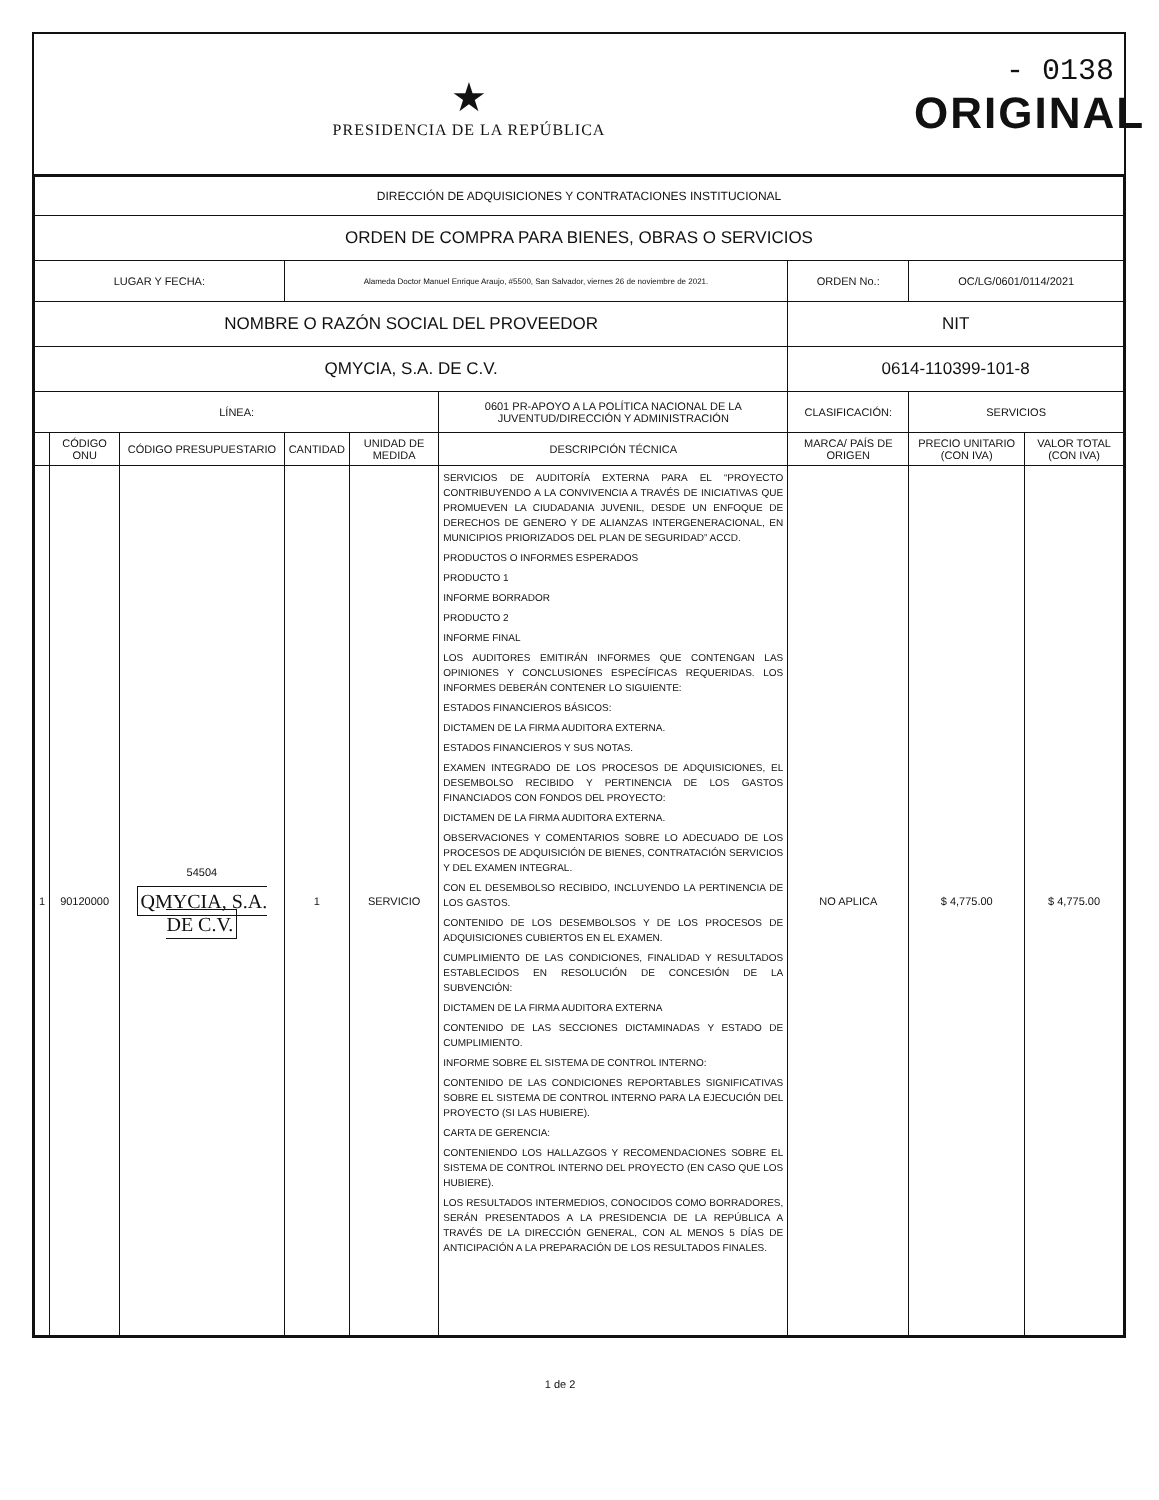★
PRESIDENCIA DE LA REPÚBLICA
- 0138
ORIGINAL
| DIRECCIÓN DE ADQUISICIONES Y CONTRATACIONES INSTITUCIONAL | | | | | | | | |
| ORDEN DE COMPRA PARA BIENES, OBRAS O SERVICIOS | | | | | | | | |
| LUGAR Y FECHA: | | | Alameda Doctor Manuel Enrique Araujo, #5500, San Salvador, viernes 26 de noviembre de 2021. | | | ORDEN No.: | OC/LG/0601/0114/2021 | |
| NOMBRE O RAZÓN SOCIAL DEL PROVEEDOR | | | | | | NIT | | |
| QMYCIA, S.A. DE C.V. | | | | | | 0614-110399-101-8 | | |
| LÍNEA: | | | | | 0601 PR-APOYO A LA POLÍTICA NACIONAL DE LA JUVENTUD/DIRECCIÓN Y ADMINISTRACIÓN | CLASIFICACIÓN: | SERVICIOS | |
| | CÓDIGO ONU | CÓDIGO PRESUPUESTARIO | CANTIDAD | UNIDAD DE MEDIDA | DESCRIPCIÓN TÉCNICA | MARCA/ PAÍS DE ORIGEN | PRECIO UNITARIO (CON IVA) | VALOR TOTAL (CON IVA) |
| 1 | 90120000 | 54504 QMYCIA, S.A. DE C.V. | 1 | SERVICIO | SERVICIOS DE AUDITORÍA EXTERNA PARA EL “PROYECTO CONTRIBUYENDO A LA CONVIVENCIA A TRAVÉS DE INICIATIVAS QUE PROMUEVEN LA CIUDADANIA JUVENIL, DESDE UN ENFOQUE DE DERECHOS DE GENERO Y DE ALIANZAS INTERGENERACIONAL, EN MUNICIPIOS PRIORIZADOS DEL PLAN DE SEGURIDAD” ACCD. PRODUCTOS O INFORMES ESPERADOS PRODUCTO 1 INFORME BORRADOR PRODUCTO 2 INFORME FINAL LOS AUDITORES EMITIRÁN INFORMES QUE CONTENGAN LAS OPINIONES Y CONCLUSIONES ESPECÍFICAS REQUERIDAS. LOS INFORMES DEBERÁN CONTENER LO SIGUIENTE: ESTADOS FINANCIEROS BÁSICOS: DICTAMEN DE LA FIRMA AUDITORA EXTERNA. ESTADOS FINANCIEROS Y SUS NOTAS. EXAMEN INTEGRADO DE LOS PROCESOS DE ADQUISICIONES, EL DESEMBOLSO RECIBIDO Y PERTINENCIA DE LOS GASTOS FINANCIADOS CON FONDOS DEL PROYECTO: DICTAMEN DE LA FIRMA AUDITORA EXTERNA. OBSERVACIONES Y COMENTARIOS SOBRE LO ADECUADO DE LOS PROCESOS DE ADQUISICIÓN DE BIENES, CONTRATACIÓN SERVICIOS Y DEL EXAMEN INTEGRAL. CON EL DESEMBOLSO RECIBIDO, INCLUYENDO LA PERTINENCIA DE LOS GASTOS. CONTENIDO DE LOS DESEMBOLSOS Y DE LOS PROCESOS DE ADQUISICIONES CUBIERTOS EN EL EXAMEN. CUMPLIMIENTO DE LAS CONDICIONES, FINALIDAD Y RESULTADOS ESTABLECIDOS EN RESOLUCIÓN DE CONCESIÓN DE LA SUBVENCIÓN: DICTAMEN DE LA FIRMA AUDITORA EXTERNA CONTENIDO DE LAS SECCIONES DICTAMINADAS Y ESTADO DE CUMPLIMIENTO. INFORME SOBRE EL SISTEMA DE CONTROL INTERNO: CONTENIDO DE LAS CONDICIONES REPORTABLES SIGNIFICATIVAS SOBRE EL SISTEMA DE CONTROL INTERNO PARA LA EJECUCIÓN DEL PROYECTO (SI LAS HUBIERE). CARTA DE GERENCIA: CONTENIENDO LOS HALLAZGOS Y RECOMENDACIONES SOBRE EL SISTEMA DE CONTROL INTERNO DEL PROYECTO (EN CASO QUE LOS HUBIERE). LOS RESULTADOS INTERMEDIOS, CONOCIDOS COMO BORRADORES, SERÁN PRESENTADOS A LA PRESIDENCIA DE LA REPÚBLICA A TRAVÉS DE LA DIRECCIÓN GENERAL, CON AL MENOS 5 DÍAS DE ANTICIPACIÓN A LA PREPARACIÓN DE LOS RESULTADOS FINALES. | NO APLICA | $ 4,775.00 | $ 4,775.00 |
1 de 2